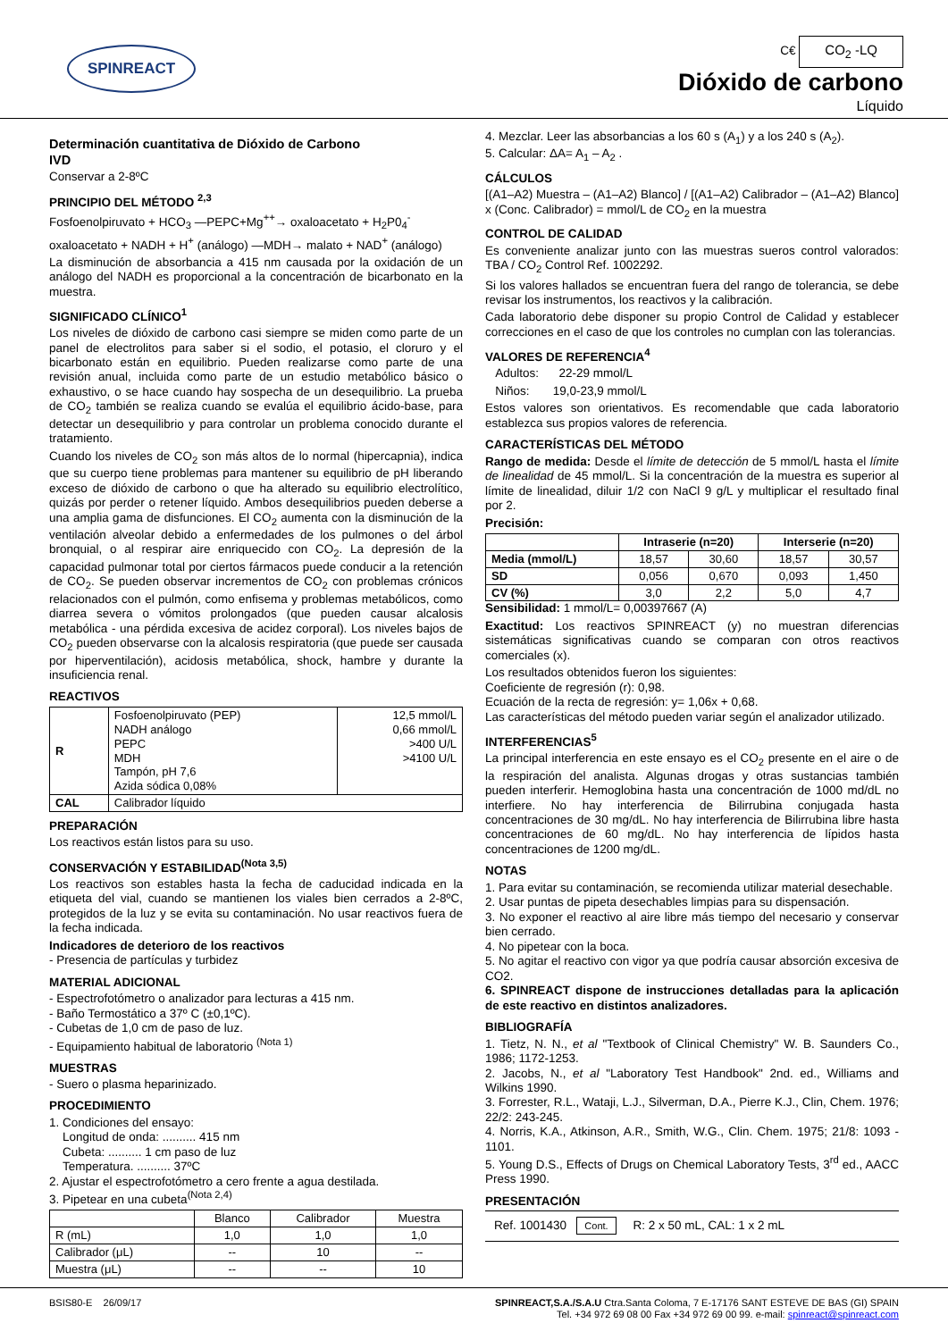SPINREACT
C€ CO<sub>2</sub> -LQ
Dióxido de carbono
Líquido
Determinación cuantitativa de Dióxido de Carbono
IVD
Conservar a 2-8ºC
PRINCIPIO DEL MÉTODO <sup>2,3</sup>
Fosfoenolpiruvato + HCO<sub>3</sub> —PEPC+Mg<sup>++</sup>→ oxaloacetato + H<sub>2</sub>P0<sub>4</sub><sup>-</sup>
oxaloacetato + NADH + H<sup>+</sup> (análogo) —MDH→ malato + NAD<sup>+</sup> (análogo)
La disminución de absorbancia a 415 nm causada por la oxidación de un análogo del NADH es proporcional a la concentración de bicarbonato en la muestra.
SIGNIFICADO CLÍNICO<sup>1</sup>
Los niveles de dióxido de carbono casi siempre se miden como parte de un panel de electrolitos para saber si el sodio, el potasio, el cloruro y el bicarbonato están en equilibrio. Pueden realizarse como parte de una revisión anual, incluida como parte de un estudio metabólico básico o exhaustivo, o se hace cuando hay sospecha de un desequilibrio. La prueba de CO<sub>2</sub> también se realiza cuando se evalúa el equilibrio ácido-base, para detectar un desequilibrio y para controlar un problema conocido durante el tratamiento.
Cuando los niveles de CO<sub>2</sub> son más altos de lo normal (hipercapnia), indica que su cuerpo tiene problemas para mantener su equilibrio de pH liberando exceso de dióxido de carbono o que ha alterado su equilibrio electrolítico, quizás por perder o retener líquido. Ambos desequilibrios pueden deberse a una amplia gama de disfunciones. El CO<sub>2</sub> aumenta con la disminución de la ventilación alveolar debido a enfermedades de los pulmones o del árbol bronquial, o al respirar aire enriquecido con CO<sub>2</sub>. La depresión de la capacidad pulmonar total por ciertos fármacos puede conducir a la retención de CO<sub>2</sub>. Se pueden observar incrementos de CO<sub>2</sub> con problemas crónicos relacionados con el pulmón, como enfisema y problemas metabólicos, como diarrea severa o vómitos prolongados (que pueden causar alcalosis metabólica - una pérdida excesiva de acidez corporal). Los niveles bajos de CO<sub>2</sub> pueden observarse con la alcalosis respiratoria (que puede ser causada por hiperventilación), acidosis metabólica, shock, hambre y durante la insuficiencia renal.
REACTIVOS
| R | Fosfoenolpiruvato (PEP) NADH análogo PEPC MDH Tampón, pH 7,6 Azida sódica 0,08% | 12,5 mmol/L 0,66 mmol/L >400 U/L >4100 U/L |
| CAL | Calibrador líquido | |
PREPARACIÓN
Los reactivos están listos para su uso.
CONSERVACIÓN Y ESTABILIDAD<sup>(Nota 3,5)</sup>
Los reactivos son estables hasta la fecha de caducidad indicada en la etiqueta del vial, cuando se mantienen los viales bien cerrados a 2-8ºC, protegidos de la luz y se evita su contaminación. No usar reactivos fuera de la fecha indicada.
Indicadores de deterioro de los reactivos
- Presencia de partículas y turbidez
MATERIAL ADICIONAL
- Espectrofotómetro o analizador para lecturas a 415 nm.
- Baño Termostático a 37º C (±0,1ºC).
- Cubetas de 1,0 cm de paso de luz.
- Equipamiento habitual de laboratorio <sup>(Nota 1)</sup>
MUESTRAS
- Suero o plasma heparinizado.
PROCEDIMIENTO
1. Condiciones del ensayo:
Longitud de onda: .......... 415 nm
Cubeta: .......... 1 cm paso de luz
Temperatura. .......... 37ºC
2. Ajustar el espectrofotómetro a cero frente a agua destilada.
3. Pipetear en una cubeta<sup>(Nota 2,4)</sup>
| | Blanco | Calibrador | Muestra |
| --- | --- | --- | --- |
| R (mL) | 1,0 | 1,0 | 1,0 |
| Calibrador (μL) | -- | 10 | -- |
| Muestra (μL) | -- | -- | 10 |
4. Mezclar. Leer las absorbancias a los 60 s (A<sub>1</sub>) y a los 240 s (A<sub>2</sub>).
5. Calcular: ΔA= A<sub>1</sub> – A<sub>2</sub> .
CÁLCULOS
[(A1–A2) Muestra – (A1–A2) Blanco] / [(A1–A2) Calibrador – (A1–A2) Blanco] x (Conc. Calibrador) = mmol/L de CO<sub>2</sub> en la muestra
CONTROL DE CALIDAD
Es conveniente analizar junto con las muestras sueros control valorados: TBA / CO<sub>2</sub> Control Ref. 1002292.
Si los valores hallados se encuentran fuera del rango de tolerancia, se debe revisar los instrumentos, los reactivos y la calibración.
Cada laboratorio debe disponer su propio Control de Calidad y establecer correcciones en el caso de que los controles no cumplan con las tolerancias.
VALORES DE REFERENCIA<sup>4</sup>
Adultos: 22-29 mmol/L
Niños: 19,0-23,9 mmol/L
Estos valores son orientativos. Es recomendable que cada laboratorio establezca sus propios valores de referencia.
CARACTERÍSTICAS DEL MÉTODO
Rango de medida: Desde el límite de detección de 5 mmol/L hasta el límite de linealidad de 45 mmol/L. Si la concentración de la muestra es superior al límite de linealidad, diluir 1/2 con NaCl 9 g/L y multiplicar el resultado final por 2.
Precisión:
| | Intraserie (n=20) | | Interserie (n=20) | |
| --- | --- | --- | --- | --- |
| Media (mmol/L) | 18,57 | 30,60 | 18,57 | 30,57 |
| SD | 0,056 | 0,670 | 0,093 | 1,450 |
| CV (%) | 3,0 | 2,2 | 5,0 | 4,7 |
Sensibilidad: 1 mmol/L= 0,00397667 (A)
Exactitud: Los reactivos SPINREACT (y) no muestran diferencias sistemáticas significativas cuando se comparan con otros reactivos comerciales (x).
Los resultados obtenidos fueron los siguientes:
Coeficiente de regresión (r): 0,98.
Ecuación de la recta de regresión: y= 1,06x + 0,68.
Las características del método pueden variar según el analizador utilizado.
INTERFERENCIAS<sup>5</sup>
La principal interferencia en este ensayo es el CO<sub>2</sub> presente en el aire o de la respiración del analista. Algunas drogas y otras sustancias también pueden interferir. Hemoglobina hasta una concentración de 1000 md/dL no interfiere. No hay interferencia de Bilirrubina conjugada hasta concentraciones de 30 mg/dL. No hay interferencia de Bilirrubina libre hasta concentraciones de 60 mg/dL. No hay interferencia de lípidos hasta concentraciones de 1200 mg/dL.
NOTAS
1. Para evitar su contaminación, se recomienda utilizar material desechable.
2. Usar puntas de pipeta desechables limpias para su dispensación.
3. No exponer el reactivo al aire libre más tiempo del necesario y conservar bien cerrado.
4. No pipetear con la boca.
5. No agitar el reactivo con vigor ya que podría causar absorción excesiva de CO2.
6. SPINREACT dispone de instrucciones detalladas para la aplicación de este reactivo en distintos analizadores.
BIBLIOGRAFÍA
1. Tietz, N. N., et al "Textbook of Clinical Chemistry" W. B. Saunders Co., 1986; 1172-1253.
2. Jacobs, N., et al "Laboratory Test Handbook" 2nd. ed., Williams and Wilkins 1990.
3. Forrester, R.L., Wataji, L.J., Silverman, D.A., Pierre K.J., Clin, Chem. 1976; 22/2: 243-245.
4. Norris, K.A., Atkinson, A.R., Smith, W.G., Clin. Chem. 1975; 21/8: 1093 - 1101.
5. Young D.S., Effects of Drugs on Chemical Laboratory Tests, 3<sup>rd</sup> ed., AACC Press 1990.
PRESENTACIÓN
Ref. 1001430 Cont. R: 2 x 50 mL, CAL: 1 x 2 mL
BSIS80-E 26/09/17 SPINREACT,S.A./S.A.U Ctra.Santa Coloma, 7 E-17176 SANT ESTEVE DE BAS (GI) SPAIN
Tel. +34 972 69 08 00 Fax +34 972 69 00 99. e-mail: spinreact@spinreact.com